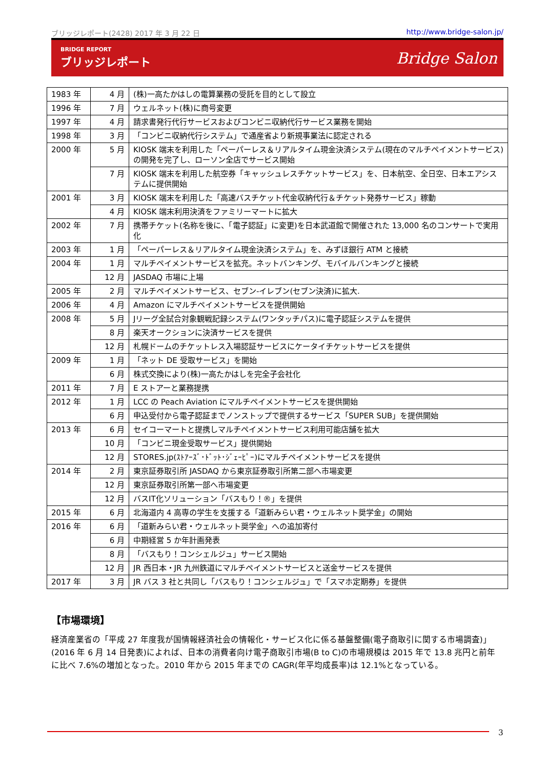ブリッジレポート(2428) 2017 年 3 月 22 日 http://www.bridge-salon.jp/
BRIDGE REPORT
ブリッジレポート
Bridge Salon
| 1983 年 | 4 月 | (株)一高たかはしの電算業務の受託を目的として設立 |
| 1996 年 | 7 月 | ウェルネット(株)に商号変更 |
| 1997 年 | 4 月 | 請求書発行代行サービスおよびコンビニ収納代行サービス業務を開始 |
| 1998 年 | 3 月 | 「コンビニ収納代行システム」で通産省より新規事業法に認定される |
| 2000 年 | 5 月 | KIOSK 端末を利用した「ペーパーレス＆リアルタイム現金決済システム(現在のマルチペイメントサービス)の開発を完了し、ローソン全店でサービス開始 |
| | 7 月 | KIOSK 端末を利用した航空券「キャッシュレスチケットサービス」を、日本航空、全日空、日本エアシステムに提供開始 |
| 2001 年 | 3 月 | KIOSK 端末を利用した「高速バスチケット代金収納代行＆チケット発券サービス」稼動 |
| | 4 月 | KIOSK 端末利用決済をファミリーマートに拡大 |
| 2002 年 | 7 月 | 携帯チケット(名称を後に、「電子認証」に変更)を日本武道館で開催された 13,000 名のコンサートで実用化 |
| 2003 年 | 1 月 | 「ペーパーレス＆リアルタイム現金決済システム」を、みずほ銀行 ATM と接続 |
| 2004 年 | 1 月 | マルチペイメントサービスを拡充。ネットバンキング、モバイルバンキングと接続 |
| | 12 月 | JASDAQ 市場に上場 |
| 2005 年 | 2 月 | マルチペイメントサービス、セブン-イレブン(セブン決済)に拡大. |
| 2006 年 | 4 月 | Amazon にマルチペイメントサービスを提供開始 |
| 2008 年 | 5 月 | Jリーグ全試合対象観戦記録システム(ワンタッチパス)に電子認証システムを提供 |
| | 8 月 | 楽天オークションに決済サービスを提供 |
| | 12 月 | 札幌ドームのチケットレス入場認証サービスにケータイチケットサービスを提供 |
| 2009 年 | 1 月 | 「ネット DE 受取サービス」を開始 |
| | 6 月 | 株式交換により(株)一高たかはしを完全子会社化 |
| 2011 年 | 7 月 | E ストアーと業務提携 |
| 2012 年 | 1 月 | LCC の Peach Aviation にマルチペイメントサービスを提供開始 |
| | 6 月 | 申込受付から電子認証までノンストップで提供するサービス「SUPER SUB」を提供開始 |
| 2013 年 | 6 月 | セイコーマートと提携しマルチペイメントサービス利用可能店舗を拡大 |
| | 10 月 | 「コンビニ現金受取サービス」提供開始 |
| | 12 月 | STORES.jp(ｽﾄｱｰｽﾞ･ﾄﾞｯﾄ･ｼﾞｪｰﾋﾟｰ)にマルチペイメントサービスを提供 |
| 2014 年 | 2 月 | 東京証券取引所 JASDAQ から東京証券取引所第二部へ市場変更 |
| | 12 月 | 東京証券取引所第一部へ市場変更 |
| | 12 月 | バスIT化ソリューション「バスもり！®」を提供 |
| 2015 年 | 6 月 | 北海道内 4 高専の学生を支援する「道新みらい君・ウェルネット奨学金」の開始 |
| 2016 年 | 6 月 | 「道新みらい君・ウェルネット奨学金」への追加寄付 |
| | 6 月 | 中期経営 5 か年計画発表 |
| | 8 月 | 「バスもり！コンシェルジュ」サービス開始 |
| | 12 月 | JR 西日本・JR 九州鉄道にマルチペイメントサービスと送金サービスを提供 |
| 2017 年 | 3 月 | JR バス 3 社と共同し「バスもり！コンシェルジュ」で「スマホ定期券」を提供 |
【市場環境】
経済産業省の「平成 27 年度我が国情報経済社会の情報化・サービス化に係る基盤整備(電子商取引に関する市場調査)」(2016 年 6 月 14 日発表)によれば、日本の消費者向け電子商取引市場(B to C)の市場規模は 2015 年で 13.8 兆円と前年に比べ 7.6%の増加となった。2010 年から 2015 年までの CAGR(年平均成長率)は 12.1%となっている。
3